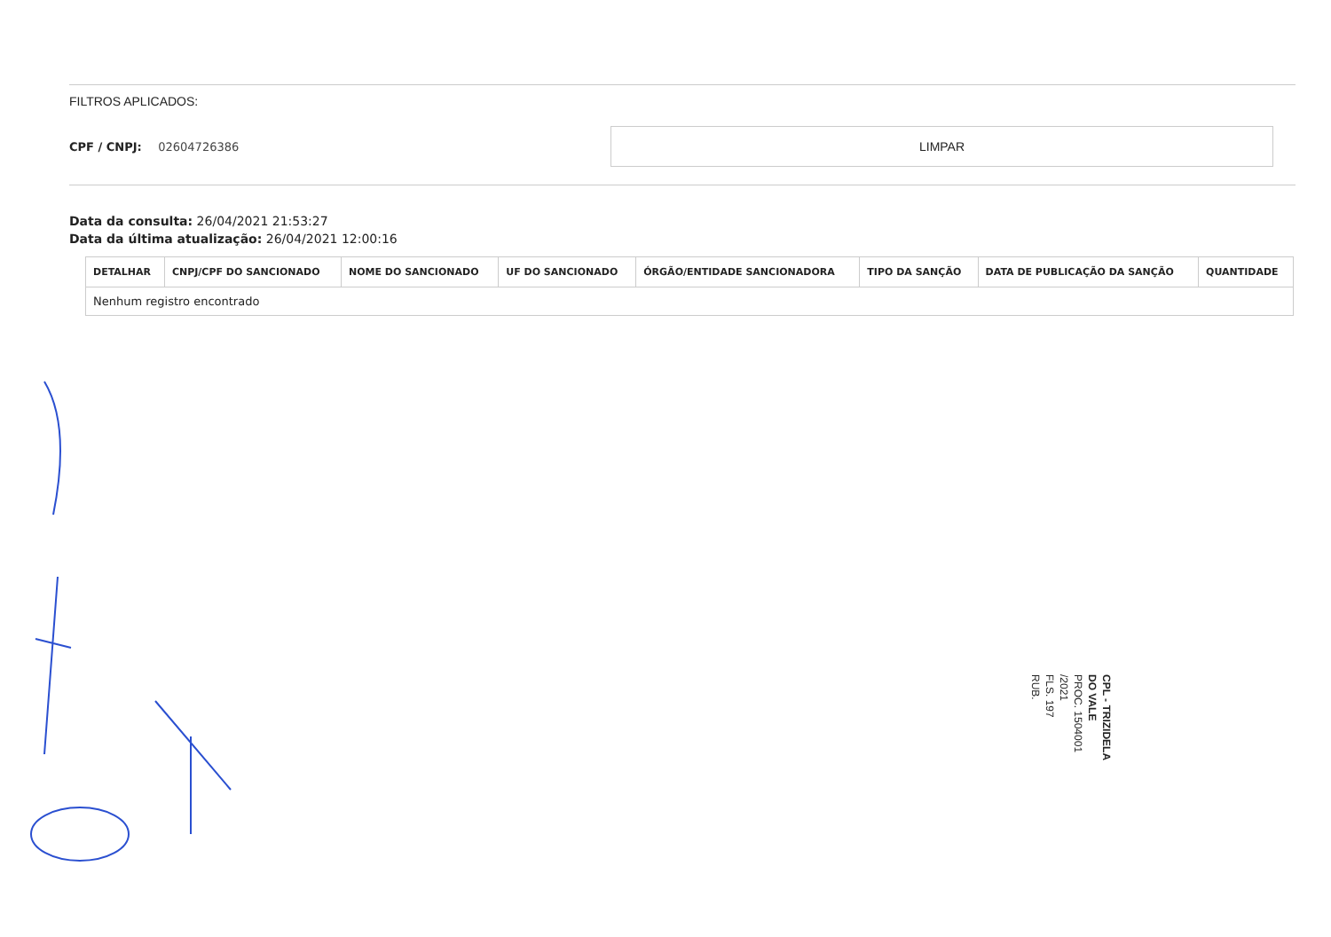FILTROS APLICADOS:
CPF / CNPJ: 02604726386
LIMPAR
Data da consulta: 26/04/2021 21:53:27
Data da última atualização: 26/04/2021 12:00:16
| DETALHAR | CNPJ/CPF DO SANCIONADO | NOME DO SANCIONADO | UF DO SANCIONADO | ÓRGÃO/ENTIDADE SANCIONADORA | TIPO DA SANÇÃO | DATA DE PUBLICAÇÃO DA SANÇÃO | QUANTIDADE |
| --- | --- | --- | --- | --- | --- | --- | --- |
| Nenhum registro encontrado | | | | | | | |
CPL - TRIZIDELA DO VALE
PROC. 1504001 /2021
FLS. 197
RUB.